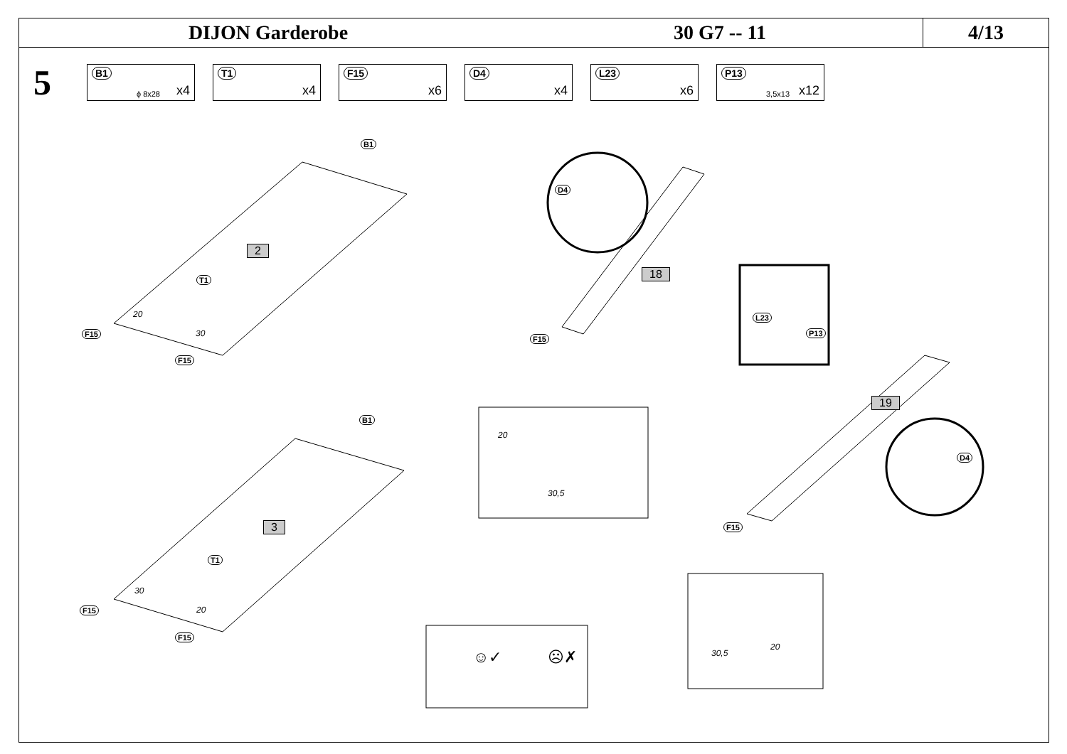DIJON Garderobe 30 G7 -- 11
4/13
5
B1
ϕ 8x28 x4
T1
x4
F15
x6
D4
x4
L23
x6
P13
3,5x13 x12
2
3
18
19
B1
T1
F15
F15
20
30
B1
T1
F15
F15
30
20
D4
F15
L23
P13
20
30,5
D4
F15
30,5
20
☺✓ ☹✗